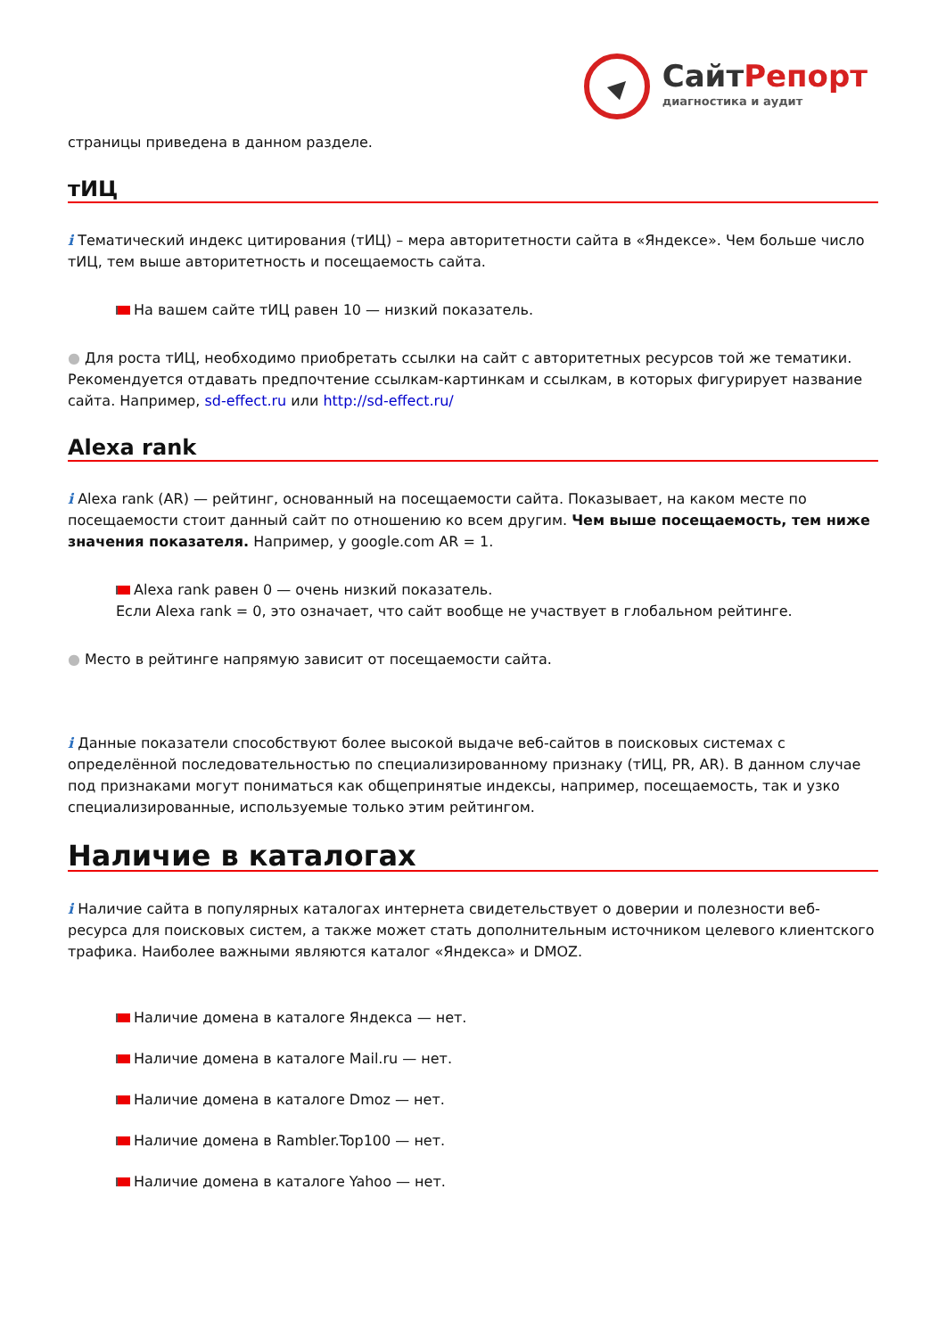СайтРепорт
диагностика и аудит
страницы приведена в данном разделе.
тИЦ
i Тематический индекс цитирования (тИЦ) – мера авторитетности сайта в «Яндексе». Чем больше число тИЦ, тем выше авторитетность и посещаемость сайта.
На вашем сайте тИЦ равен 10 — низкий показатель.
● Для роста тИЦ, необходимо приобретать ссылки на сайт с авторитетных ресурсов той же тематики. Рекомендуется отдавать предпочтение ссылкам-картинкам и ссылкам, в которых фигурирует название сайта. Например, sd-effect.ru или http://sd-effect.ru/
Alexa rank
i Alexa rank (AR) — рейтинг, основанный на посещаемости сайта. Показывает, на каком месте по посещаемости стоит данный сайт по отношению ко всем другим. Чем выше посещаемость, тем ниже значения показателя. Например, у google.com AR = 1.
Alexa rank равен 0 — очень низкий показатель.
Если Alexa rank = 0, это означает, что сайт вообще не участвует в глобальном рейтинге.
● Место в рейтинге напрямую зависит от посещаемости сайта.
i Данные показатели способствуют более высокой выдаче веб-сайтов в поисковых системах с определённой последовательностью по специализированному признаку (тИЦ, PR, AR). В данном случае под признаками могут пониматься как общепринятые индексы, например, посещаемость, так и узко специализированные, используемые только этим рейтингом.
Наличие в каталогах
i Наличие сайта в популярных каталогах интернета свидетельствует о доверии и полезности веб-ресурса для поисковых систем, а также может стать дополнительным источником целевого клиентского трафика. Наиболее важными являются каталог «Яндекса» и DMOZ.
Наличие домена в каталоге Яндекса — нет.
Наличие домена в каталоге Mail.ru — нет.
Наличие домена в каталоге Dmoz — нет.
Наличие домена в Rambler.Top100 — нет.
Наличие домена в каталоге Yahoo — нет.